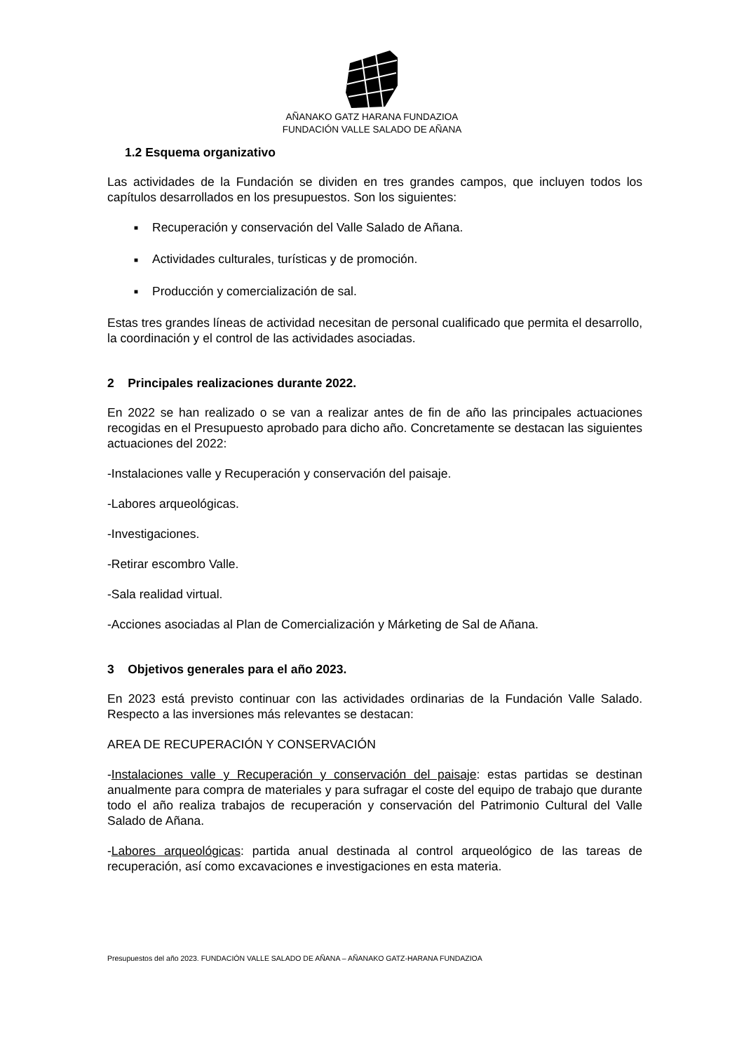AÑANAKO GATZ HARANA FUNDAZIOA
FUNDACIÓN VALLE SALADO DE AÑANA
1.2 Esquema organizativo
Las actividades de la Fundación se dividen en tres grandes campos, que incluyen todos los capítulos desarrollados en los presupuestos. Son los siguientes:
■ Recuperación y conservación del Valle Salado de Añana.
■ Actividades culturales, turísticas y de promoción.
■ Producción y comercialización de sal.
Estas tres grandes líneas de actividad necesitan de personal cualificado que permita el desarrollo, la coordinación y el control de las actividades asociadas.
2 Principales realizaciones durante 2022.
En 2022 se han realizado o se van a realizar antes de fin de año las principales actuaciones recogidas en el Presupuesto aprobado para dicho año. Concretamente se destacan las siguientes actuaciones del 2022:
-Instalaciones valle y Recuperación y conservación del paisaje.
-Labores arqueológicas.
-Investigaciones.
-Retirar escombro Valle.
-Sala realidad virtual.
-Acciones asociadas al Plan de Comercialización y Márketing de Sal de Añana.
3 Objetivos generales para el año 2023.
En 2023 está previsto continuar con las actividades ordinarias de la Fundación Valle Salado. Respecto a las inversiones más relevantes se destacan:
AREA DE RECUPERACIÓN Y CONSERVACIÓN
-Instalaciones valle y Recuperación y conservación del paisaje: estas partidas se destinan anualmente para compra de materiales y para sufragar el coste del equipo de trabajo que durante todo el año realiza trabajos de recuperación y conservación del Patrimonio Cultural del Valle Salado de Añana.
-Labores arqueológicas: partida anual destinada al control arqueológico de las tareas de recuperación, así como excavaciones e investigaciones en esta materia.
Presupuestos del año 2023. FUNDACIÓN VALLE SALADO DE AÑANA – AÑANAKO GATZ-HARANA FUNDAZIOA